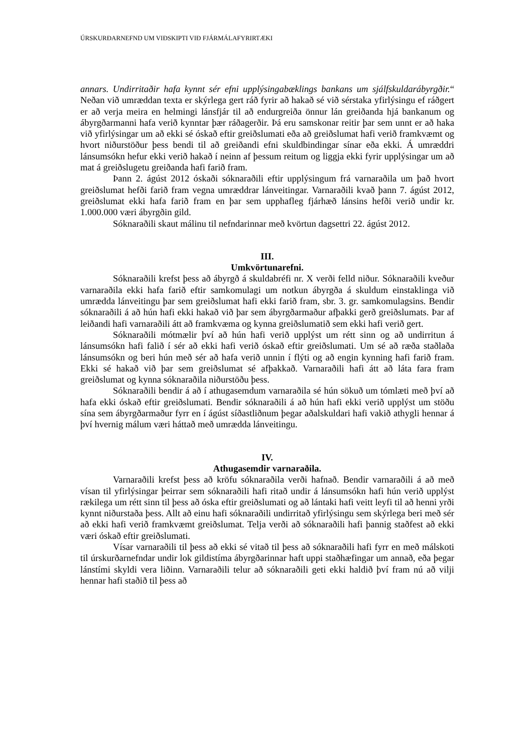ÚRSKURÐARNEFND UM VIÐSKIPTI VIÐ FJÁRMÁLAFYRIRTÆKI
annars. Undirritaðir hafa kynnt sér efni upplýsingabæklings bankans um sjálfskuldarábyrgðir.“ Neðan við umræddan texta er skýrlega gert ráð fyrir að hakað sé við sérstaka yfirlýsingu ef ráðgert er að verja meira en helmingi lánsfjár til að endurgreiða önnur lán greiðanda hjá bankanum og ábyrgðarmanni hafa verið kynntar þær ráðagerðir. Þá eru samskonar reitir þar sem unnt er að haka við yfirlýsingar um að ekki sé óskað eftir greiðslumati eða að greiðslumat hafi verið framkvæmt og hvort niðurstöður þess bendi til að greiðandi efni skuldbindingar sínar eða ekki. Á umræddri lánsumsókn hefur ekki verið hakað í neinn af þessum reitum og liggja ekki fyrir upplýsingar um að mat á greiðslugetu greiðanda hafi farið fram.
Þann 2. ágúst 2012 óskaði sóknaraðili eftir upplýsingum frá varnaraðila um það hvort greiðslumat hefði farið fram vegna umræddrar lánveitingar. Varnaraðili kvað þann 7. ágúst 2012, greiðslumat ekki hafa farið fram en þar sem upphafleg fjárhæð lánsins hefði verið undir kr. 1.000.000 væri ábyrgðin gild.
Sóknaraðili skaut málinu til nefndarinnar með kvörtun dagsettri 22. ágúst 2012.
III.
Umkvörtunarefni.
Sóknaraðili krefst þess að ábyrgð á skuldabréfi nr. X verði felld niður. Sóknaraðili kveður varnaraðila ekki hafa farið eftir samkomulagi um notkun ábyrgða á skuldum einstaklinga við umrædda lánveitingu þar sem greiðslumat hafi ekki farið fram, sbr. 3. gr. samkomulagsins. Bendir sóknaraðili á að hún hafi ekki hakað við þar sem ábyrgðarmaður afþakki gerð greiðslumats. Þar af leiðandi hafi varnaraðili átt að framkvæma og kynna greiðslumatið sem ekki hafi verið gert.
Sóknaraðili mótmælir því að hún hafi verið upplýst um rétt sinn og að undirritun á lánsumsókn hafi falið í sér að ekki hafi verið óskað eftir greiðslumati. Um sé að ræða staðlaða lánsumsókn og beri hún með sér að hafa verið unnin í flýti og að engin kynning hafi farið fram. Ekki sé hakað við þar sem greiðslumat sé afþakkað. Varnaraðili hafi átt að láta fara fram greiðslumat og kynna sóknaraðila niðurstöðu þess.
Sóknaraðili bendir á að í athugasemdum varnaraðila sé hún sökuð um tómlæti með því að hafa ekki óskað eftir greiðslumati. Bendir sóknaraðili á að hún hafi ekki verið upplýst um stöðu sína sem ábyrgðarmaður fyrr en í ágúst síðastliðnum þegar aðalskuldari hafi vakið athygli hennar á því hvernig málum væri háttað með umrædda lánveitingu.
IV.
Athugasemdir varnaraðila.
Varnaraðili krefst þess að kröfu sóknaraðila verði hafnað. Bendir varnaraðili á að með vísan til yfirlýsingar þeirrar sem sóknaraðili hafi ritað undir á lánsumsókn hafi hún verið upplýst rækilega um rétt sinn til þess að óska eftir greiðslumati og að lántaki hafi veitt leyfi til að henni yrði kynnt niðurstaða þess. Allt að einu hafi sóknaraðili undirritað yfirlýsingu sem skýrlega beri með sér að ekki hafi verið framkvæmt greiðslumat. Telja verði að sóknaraðili hafi þannig staðfest að ekki væri óskað eftir greiðslumati.
Vísar varnaraðili til þess að ekki sé vitað til þess að sóknaraðili hafi fyrr en með málskoti til úrskurðarnefndar undir lok gildistíma ábyrgðarinnar haft uppi staðhæfingar um annað, eða þegar lánstími skyldi vera liðinn. Varnaraðili telur að sóknaraðili geti ekki haldið því fram nú að vilji hennar hafi staðið til þess að